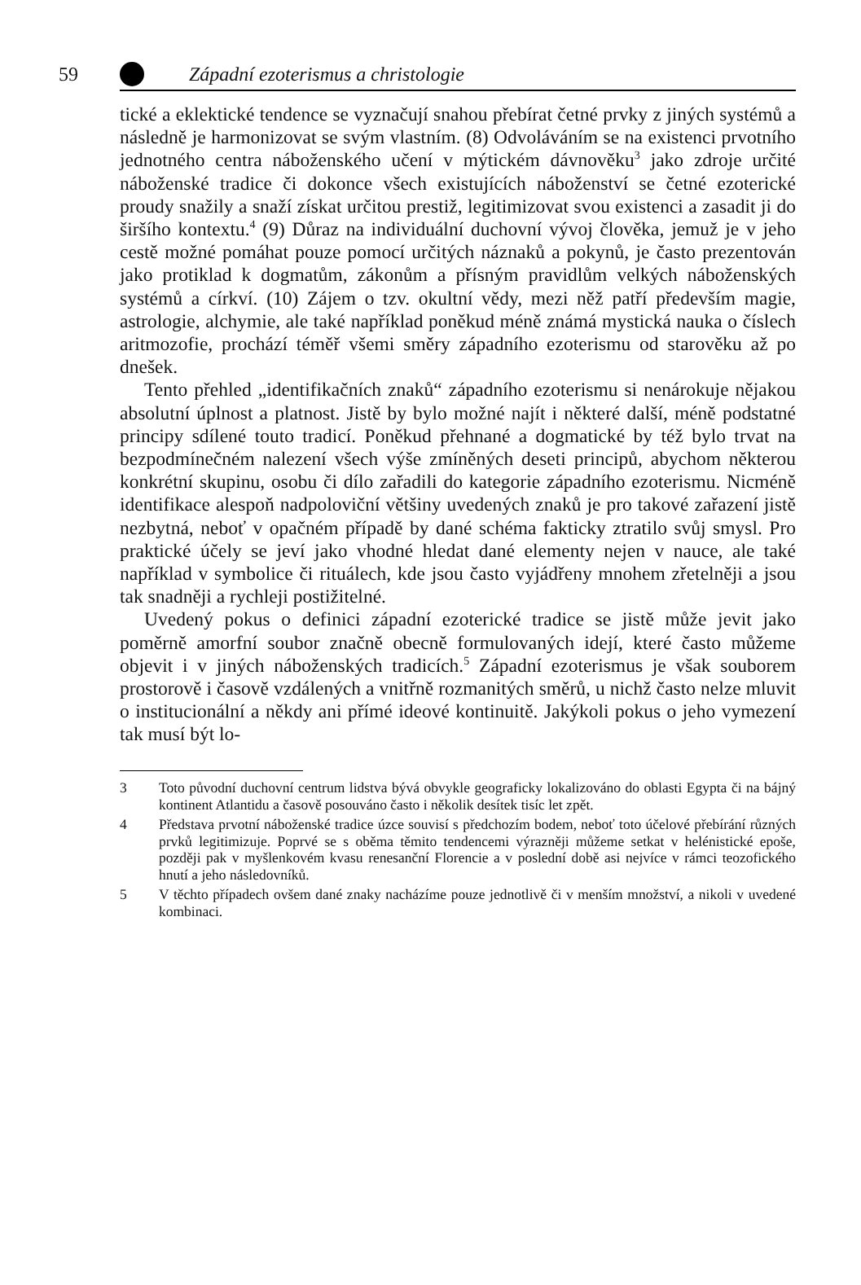59 Západní ezoterismus a christologie
tické a eklektické tendence se vyznačují snahou přebírat četné prvky z jiných systémů a následně je harmonizovat se svým vlastním. (8) Odvoláváním se na existenci prvotního jednotného centra náboženského učení v mýtickém dávnověku<sup>3</sup> jako zdroje určité náboženské tradice či dokonce všech existujících náboženství se četné ezoterické proudy snažily a snaží získat určitou prestiž, legitimizovat svou existenci a zasadit ji do širšího kontextu.<sup>4</sup> (9) Důraz na individuální duchovní vývoj člověka, jemuž je v jeho cestě možné pomáhat pouze pomocí určitých náznaků a pokynů, je často prezentován jako protiklad k dogmatům, zákonům a přísným pravidlům velkých náboženských systémů a církví. (10) Zájem o tzv. okultní vědy, mezi něž patří především magie, astrologie, alchymie, ale také například poněkud méně známá mystická nauka o číslech aritmozofie, prochází téměř všemi směry západního ezoterismu od starověku až po dnešek.
Tento přehled „identifikačních znaků“ západního ezoterismu si nenárokuje nějakou absolutní úplnost a platnost. Jistě by bylo možné najít i některé další, méně podstatné principy sdílené touto tradicí. Poněkud přehnané a dogmatické by též bylo trvat na bezpodmínečném nalezení všech výše zmíněných deseti principů, abychom některou konkrétní skupinu, osobu či dílo zařadili do kategorie západního ezoterismu. Nicméně identifikace alespoň nadpoloviční většiny uvedených znaků je pro takové zařazení jistě nezbytná, neboť v opačném případě by dané schéma fakticky ztratilo svůj smysl. Pro praktické účely se jeví jako vhodné hledat dané elementy nejen v nauce, ale také například v symbolice či rituálech, kde jsou často vyjádřeny mnohem zřetelněji a jsou tak snadněji a rychleji postižitelné.
Uvedený pokus o definici západní ezoterické tradice se jistě může jevit jako poměrně amorfní soubor značně obecně formulovaných idejí, které často můžeme objevit i v jiných náboženských tradicích.<sup>5</sup> Západní ezoterismus je však souborem prostorově i časově vzdálených a vnitřně rozmanitých směrů, u nichž často nelze mluvit o institucionální a někdy ani přímé ideové kontinuitě. Jakýkoli pokus o jeho vymezení tak musí být lo-
3 Toto původní duchovní centrum lidstva bývá obvykle geograficky lokalizováno do oblasti Egypta či na bájný kontinent Atlantidu a časově posouváno často i několik desítek tisíc let zpět.
4 Představa prvotní náboženské tradice úzce souvisí s předchozím bodem, neboť toto účelové přebírání různých prvků legitimizuje. Poprvé se s oběma těmito tendencemi výrazněji můžeme setkat v helénistické epoše, později pak v myšlenkovém kvasu renesanční Florencie a v poslední době asi nejvíce v rámci teozofického hnutí a jeho následovníků.
5 V těchto případech ovšem dané znaky nacházíme pouze jednotlivě či v menším množství, a nikoli v uvedené kombinaci.